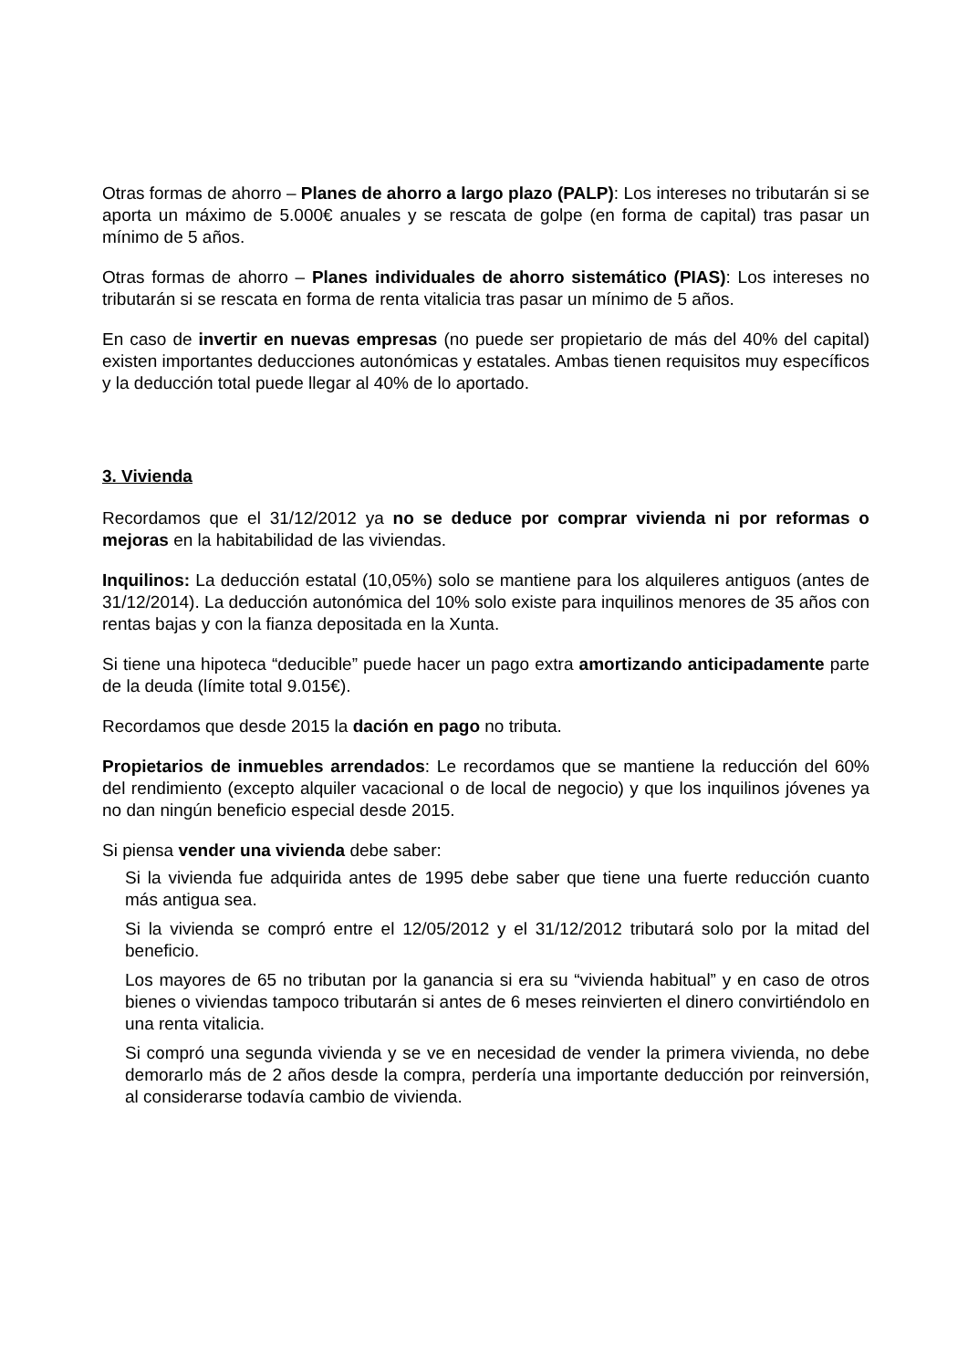Otras formas de ahorro – Planes de ahorro a largo plazo (PALP): Los intereses no tributarán si se aporta un máximo de 5.000€ anuales y se rescata de golpe (en forma de capital) tras pasar un mínimo de 5 años.
Otras formas de ahorro – Planes individuales de ahorro sistemático (PIAS): Los intereses no tributarán si se rescata en forma de renta vitalicia tras pasar un mínimo de 5 años.
En caso de invertir en nuevas empresas (no puede ser propietario de más del 40% del capital) existen importantes deducciones autonómicas y estatales. Ambas tienen requisitos muy específicos y la deducción total puede llegar al 40% de lo aportado.
3. Vivienda
Recordamos que el 31/12/2012 ya no se deduce por comprar vivienda ni por reformas o mejoras en la habitabilidad de las viviendas.
Inquilinos: La deducción estatal (10,05%) solo se mantiene para los alquileres antiguos (antes de 31/12/2014). La deducción autonómica del 10% solo existe para inquilinos menores de 35 años con rentas bajas y con la fianza depositada en la Xunta.
Si tiene una hipoteca “deducible” puede hacer un pago extra amortizando anticipadamente parte de la deuda (límite total 9.015€).
Recordamos que desde 2015 la dación en pago no tributa.
Propietarios de inmuebles arrendados: Le recordamos que se mantiene la reducción del 60% del rendimiento (excepto alquiler vacacional o de local de negocio) y que los inquilinos jóvenes ya no dan ningún beneficio especial desde 2015.
Si piensa vender una vivienda debe saber:
Si la vivienda fue adquirida antes de 1995 debe saber que tiene una fuerte reducción cuanto más antigua sea.
Si la vivienda se compró entre el 12/05/2012 y el 31/12/2012 tributará solo por la mitad del beneficio.
Los mayores de 65 no tributan por la ganancia si era su “vivienda habitual” y en caso de otros bienes o viviendas tampoco tributarán si antes de 6 meses reinvierten el dinero convirtiéndolo en una renta vitalicia.
Si compró una segunda vivienda y se ve en necesidad de vender la primera vivienda, no debe demorarlo más de 2 años desde la compra, perdería una importante deducción por reinversión, al considerarse todavía cambio de vivienda.